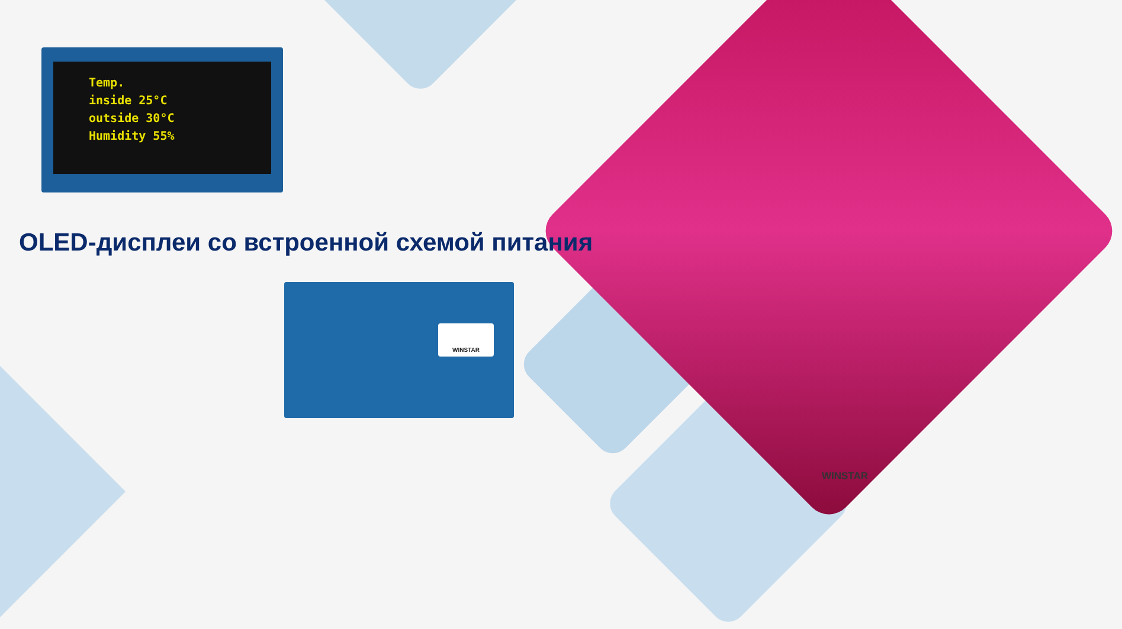Temp.
inside 25°C
outside 30°C
Humidity 55%
OLED-дисплеи со встроенной схемой питания
WINSTAR
WINSTAR